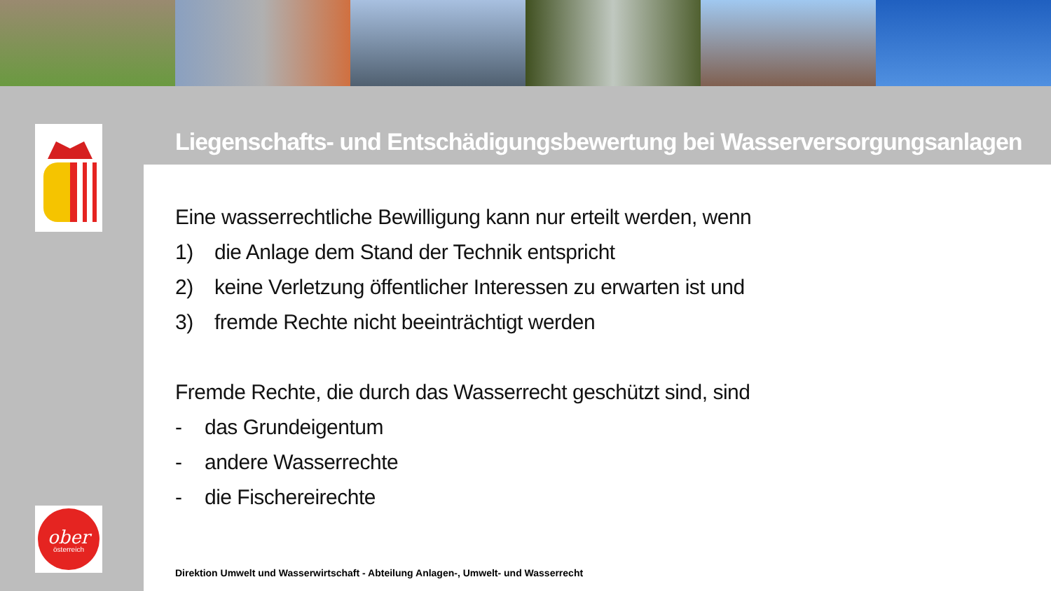Liegenschafts- und Entschädigungsbewertung bei Wasserversorgungsanlagen
Eine wasserrechtliche Bewilligung kann nur erteilt werden, wenn
1) die Anlage dem Stand der Technik entspricht
2) keine Verletzung öffentlicher Interessen zu erwarten ist und
3) fremde Rechte nicht beeinträchtigt werden
Fremde Rechte, die durch das Wasserrecht geschützt sind, sind
- das Grundeigentum
- andere Wasserrechte
- die Fischereirechte
Direktion Umwelt und Wasserwirtschaft - Abteilung Anlagen-, Umwelt- und Wasserrecht
ober
österreich